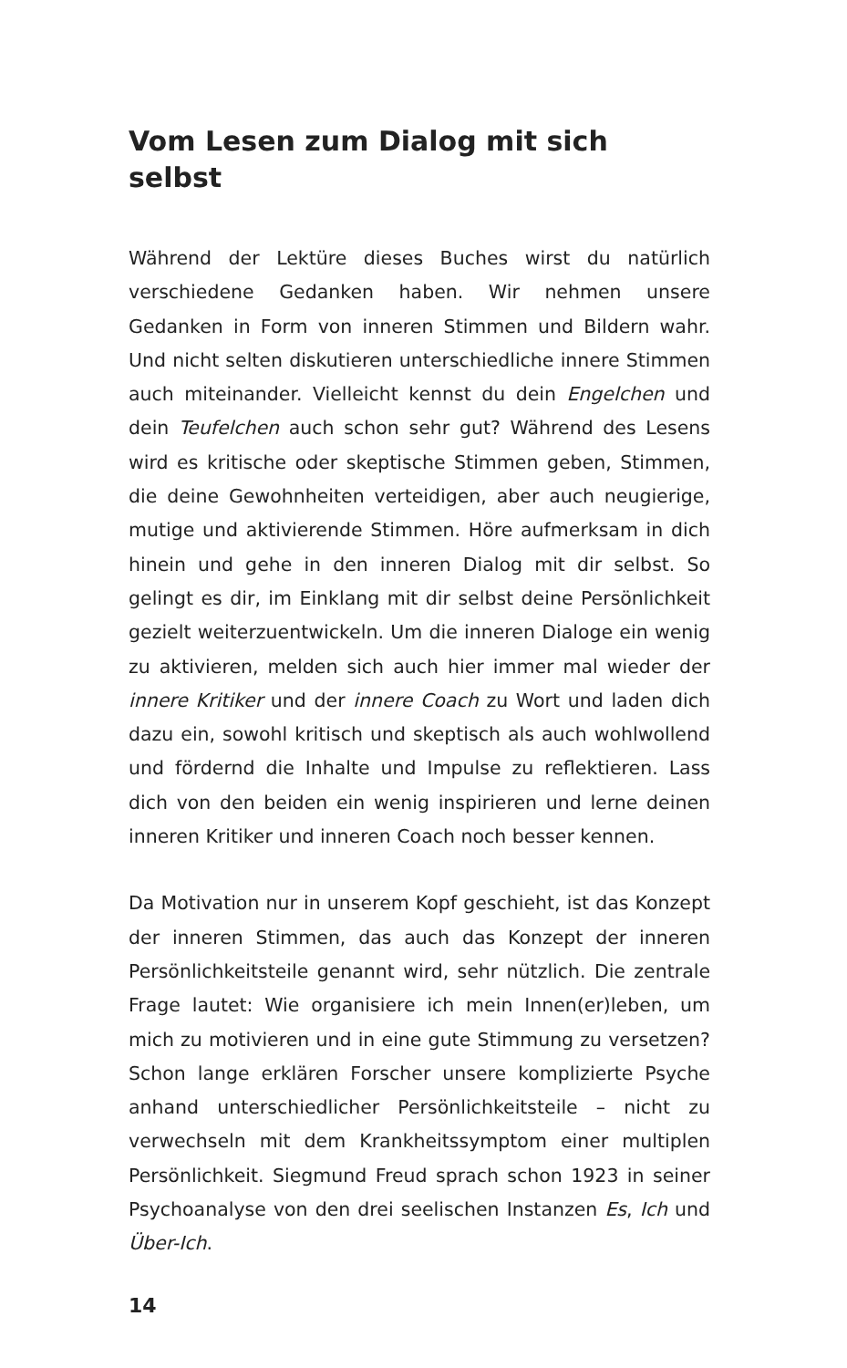Vom Lesen zum Dialog mit sich selbst
Während der Lektüre dieses Buches wirst du natürlich verschiedene Gedanken haben. Wir nehmen unsere Gedanken in Form von inneren Stimmen und Bildern wahr. Und nicht selten diskutieren unterschiedliche innere Stimmen auch miteinander. Vielleicht kennst du dein Engelchen und dein Teufelchen auch schon sehr gut? Während des Lesens wird es kritische oder skeptische Stimmen geben, Stimmen, die deine Gewohnheiten verteidigen, aber auch neugierige, mutige und aktivierende Stimmen. Höre aufmerksam in dich hinein und gehe in den inneren Dialog mit dir selbst. So gelingt es dir, im Einklang mit dir selbst deine Persönlichkeit gezielt weiterzuentwickeln. Um die inneren Dialoge ein wenig zu aktivieren, melden sich auch hier immer mal wieder der innere Kritiker und der innere Coach zu Wort und laden dich dazu ein, sowohl kritisch und skeptisch als auch wohlwollend und fördernd die Inhalte und Impulse zu reflektieren. Lass dich von den beiden ein wenig inspirieren und lerne deinen inneren Kritiker und inneren Coach noch besser kennen.
Da Motivation nur in unserem Kopf geschieht, ist das Konzept der inneren Stimmen, das auch das Konzept der inneren Persönlichkeitsteile genannt wird, sehr nützlich. Die zentrale Frage lautet: Wie organisiere ich mein Innen(er)leben, um mich zu motivieren und in eine gute Stimmung zu versetzen? Schon lange erklären Forscher unsere komplizierte Psyche anhand unterschiedlicher Persönlichkeitsteile – nicht zu verwechseln mit dem Krankheitssymptom einer multiplen Persönlichkeit. Siegmund Freud sprach schon 1923 in seiner Psychoanalyse von den drei seelischen Instanzen Es, Ich und Über-Ich.
14